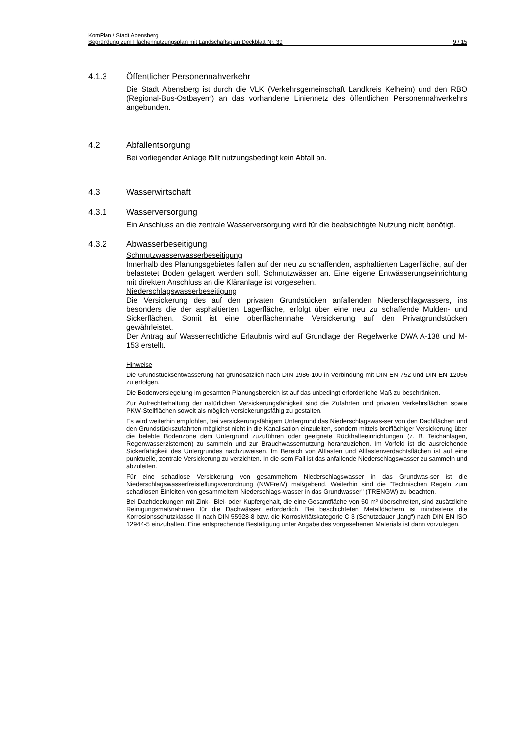KomPlan / Stadt Abensberg
Begründung zum Flächennutzungsplan mit Landschaftsplan Deckblatt Nr. 39 9 / 15
4.1.3 Öffentlicher Personennahverkehr
Die Stadt Abensberg ist durch die VLK (Verkehrsgemeinschaft Landkreis Kelheim) und den RBO (Regional-Bus-Ostbayern) an das vorhandene Liniennetz des öffentlichen Personennahverkehrs angebunden.
4.2 Abfallentsorgung
Bei vorliegender Anlage fällt nutzungsbedingt kein Abfall an.
4.3 Wasserwirtschaft
4.3.1 Wasserversorgung
Ein Anschluss an die zentrale Wasserversorgung wird für die beabsichtigte Nutzung nicht benötigt.
4.3.2 Abwasserbeseitigung
Schmutzwasserwasserbeseitigung
Innerhalb des Planungsgebietes fallen auf der neu zu schaffenden, asphaltierten Lagerfläche, auf der belastetet Boden gelagert werden soll, Schmutzwässer an. Eine eigene Entwässerungseinrichtung mit direkten Anschluss an die Kläranlage ist vorgesehen.
Niederschlagswasserbeseitigung
Die Versickerung des auf den privaten Grundstücken anfallenden Niederschlagwassers, ins besonders die der asphaltierten Lagerfläche, erfolgt über eine neu zu schaffende Mulden- und Sickerflächen. Somit ist eine oberflächennahe Versickerung auf den Privatgrundstücken gewährleistet.
Der Antrag auf Wasserrechtliche Erlaubnis wird auf Grundlage der Regelwerke DWA A-138 und M-153 erstellt.
Hinweise
Die Grundstücksentwässerung hat grundsätzlich nach DIN 1986-100 in Verbindung mit DIN EN 752 und DIN EN 12056 zu erfolgen.
Die Bodenversiegelung im gesamten Planungsbereich ist auf das unbedingt erforderliche Maß zu beschränken.
Zur Aufrechterhaltung der natürlichen Versickerungsfähigkeit sind die Zufahrten und privaten Verkehrsflächen sowie PKW-Stellflächen soweit als möglich versickerungsfähig zu gestalten.
Es wird weiterhin empfohlen, bei versickerungsfähigem Untergrund das Niederschlagswas-ser von den Dachflächen und den Grundstückszufahrten möglichst nicht in die Kanalisation einzuleiten, sondern mittels breiflächiger Versickerung über die belebte Bodenzone dem Untergrund zuzuführen oder geeignete Rückhalteeinrichtungen (z. B. Teichanlagen, Regenwasserzisternen) zu sammeln und zur Brauchwassernutzung heranzuziehen. Im Vorfeld ist die ausreichende Sickerfähigkeit des Untergrundes nachzuweisen. Im Bereich von Altlasten und Altlastenverdachtsflächen ist auf eine punktuelle, zentrale Versickerung zu verzichten. In die-sem Fall ist das anfallende Niederschlagswasser zu sammeln und abzuleiten.
Für eine schadlose Versickerung von gesammeltem Niederschlagswasser in das Grundwas-ser ist die Niederschlagswasserfreistellungsverordnung (NWFreiV) maßgebend. Weiterhin sind die "Technischen Regeln zum schadlosen Einleiten von gesammeltem Niederschlags-wasser in das Grundwasser" (TRENGW) zu beachten.
Bei Dachdeckungen mit Zink-, Blei- oder Kupfergehalt, die eine Gesamtfläche von 50 m² überschreiten, sind zusätzliche Reinigungsmaßnahmen für die Dachwässer erforderlich. Bei beschichteten Metalldächern ist mindestens die Korrosionsschutzklasse III nach DIN 55928-8 bzw. die Korrosivitätskategorie C 3 (Schutzdauer „lang“) nach DIN EN ISO 12944-5 einzuhalten. Eine entsprechende Bestätigung unter Angabe des vorgesehenen Materials ist dann vorzulegen.